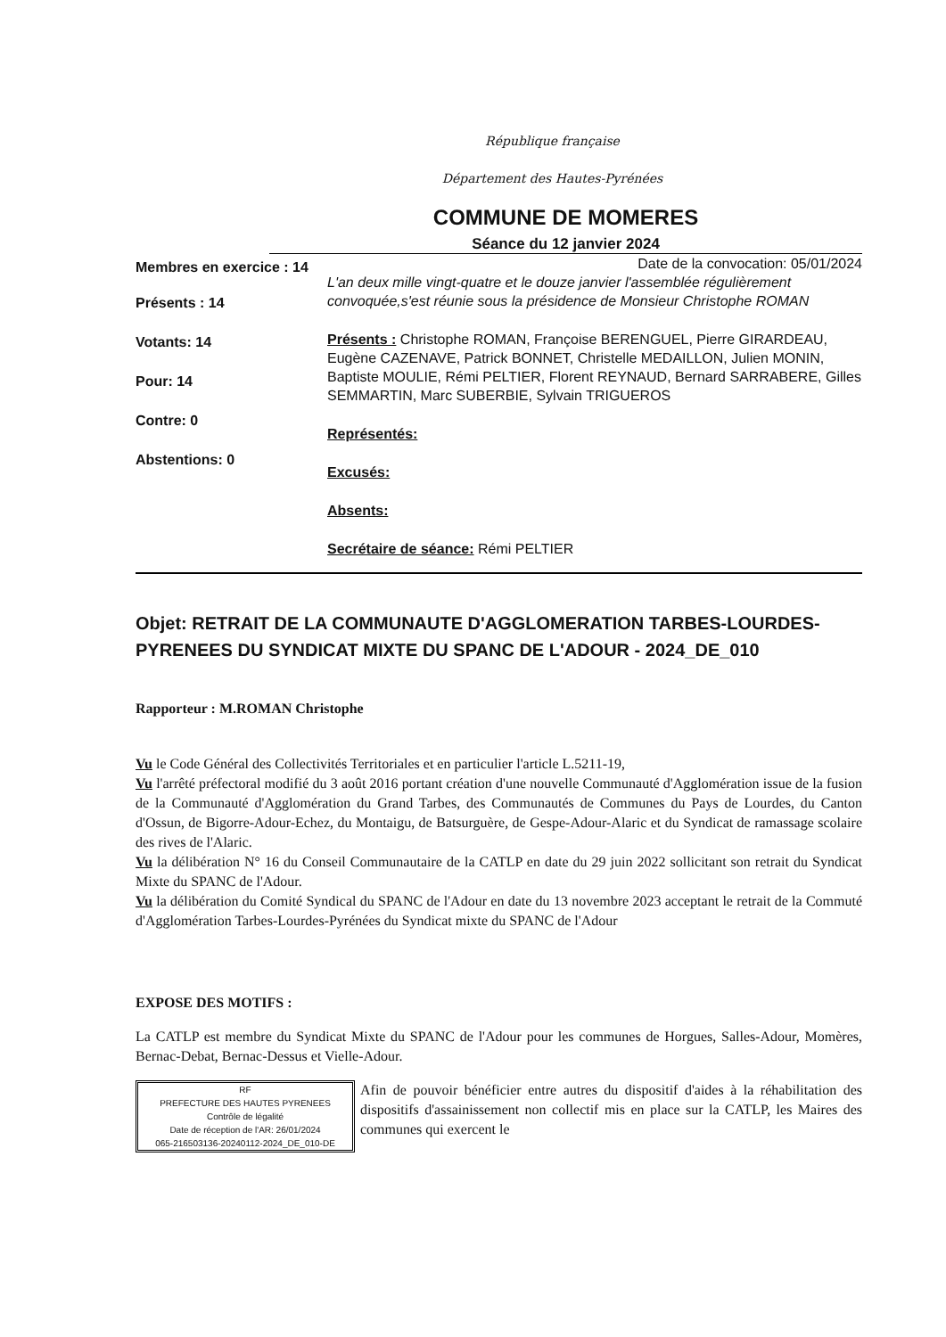République française
Département des Hautes-Pyrénées
COMMUNE DE MOMERES
Séance du 12 janvier 2024
Membres en exercice : 14
Présents : 14
Votants: 14
Pour: 14
Contre: 0
Abstentions: 0
Date de la convocation: 05/01/2024
L'an deux mille vingt-quatre et le douze janvier l'assemblée régulièrement convoquée,s'est réunie sous la présidence de Monsieur Christophe ROMAN
Présents : Christophe ROMAN, Françoise BERENGUEL, Pierre GIRARDEAU, Eugène CAZENAVE, Patrick BONNET, Christelle MEDAILLON, Julien MONIN, Baptiste MOULIE, Rémi PELTIER, Florent REYNAUD, Bernard SARRABERE, Gilles SEMMARTIN, Marc SUBERBIE, Sylvain TRIGUEROS
Représentés:
Excusés:
Absents:
Secrétaire de séance: Rémi PELTIER
Objet: RETRAIT DE LA COMMUNAUTE D'AGGLOMERATION TARBES-LOURDES-PYRENEES DU SYNDICAT MIXTE DU SPANC DE L'ADOUR - 2024_DE_010
Rapporteur : M.ROMAN Christophe
Vu le Code Général des Collectivités Territoriales et en particulier l'article L.5211-19,
Vu l'arrêté préfectoral modifié du 3 août 2016 portant création d'une nouvelle Communauté d'Agglomération issue de la fusion de la Communauté d'Agglomération du Grand Tarbes, des Communautés de Communes du Pays de Lourdes, du Canton d'Ossun, de Bigorre-Adour-Echez, du Montaigu, de Batsurguère, de Gespe-Adour-Alaric et du Syndicat de ramassage scolaire des rives de l'Alaric.
Vu la délibération N° 16 du Conseil Communautaire de la CATLP en date du 29 juin 2022 sollicitant son retrait du Syndicat Mixte du SPANC de l'Adour.
Vu la délibération du Comité Syndical du SPANC de l'Adour en date du 13 novembre 2023 acceptant le retrait de la Commuté d'Agglomération Tarbes-Lourdes-Pyrénées du Syndicat mixte du SPANC de l'Adour
EXPOSE DES MOTIFS :
La CATLP est membre du Syndicat Mixte du SPANC de l'Adour pour les communes de Horgues, Salles-Adour, Momères, Bernac-Debat, Bernac-Dessus et Vielle-Adour.
RF
PREFECTURE DES HAUTES PYRENEES
Contrôle de légalité
Date de réception de l'AR: 26/01/2024
065-216503136-20240112-2024_DE_010-DE
Afin de pouvoir bénéficier entre autres du dispositif d'aides à la réhabilitation des dispositifs d'assainissement non collectif mis en place sur la CATLP, les Maires des communes qui exercent le